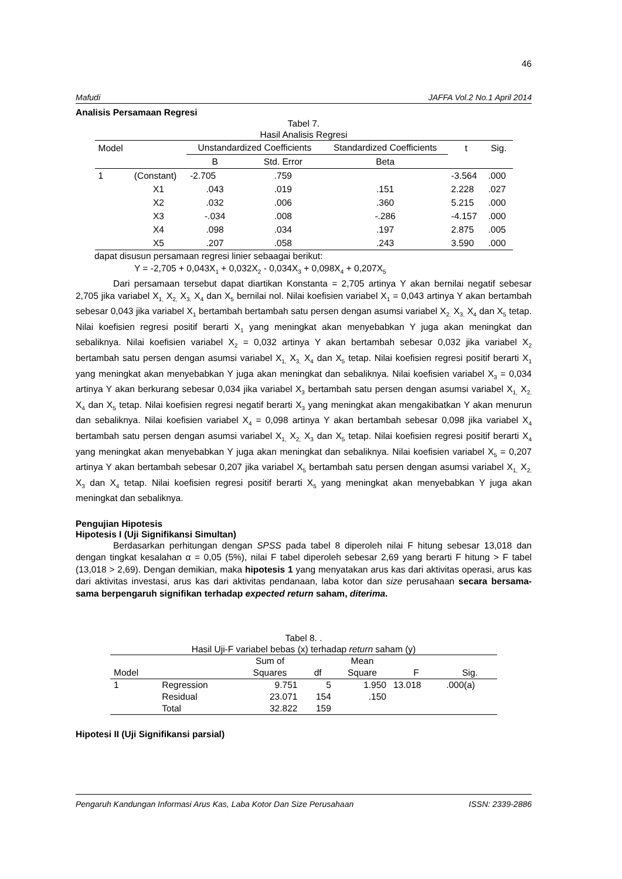46
Mafudi JAFFA Vol.2 No.1 April 2014
Analisis Persamaan Regresi
Tabel 7.
Hasil Analisis Regresi
| Model | | Unstandardized Coefficients | | Standardized Coefficients | t | Sig. |
| --- | --- | --- | --- | --- | --- | --- |
| | | B | Std. Error | Beta | | |
| 1 | (Constant) | -2.705 | .759 | | -3.564 | .000 |
| | X1 | .043 | .019 | .151 | 2.228 | .027 |
| | X2 | .032 | .006 | .360 | 5.215 | .000 |
| | X3 | -.034 | .008 | -.286 | -4.157 | .000 |
| | X4 | .098 | .034 | .197 | 2.875 | .005 |
| | X5 | .207 | .058 | .243 | 3.590 | .000 |
dapat disusun persamaan regresi linier sebaagai berikut:
Y = -2,705 + 0,043X<sub>1</sub> + 0,032X<sub>2</sub> - 0,034X<sub>3</sub> + 0,098X<sub>4</sub> + 0,207X<sub>5</sub>
Dari persamaan tersebut dapat diartikan Konstanta = 2,705 artinya Y akan bernilai negatif sebesar 2,705 jika variabel X<sub>1,</sub> X<sub>2,</sub> X<sub>3,</sub> X<sub>4</sub> dan X<sub>5</sub> bernilai nol. Nilai koefisien variabel X<sub>1</sub> = 0,043 artinya Y akan bertambah sebesar 0,043 jika variabel X<sub>1</sub> bertambah bertambah satu persen dengan asumsi variabel X<sub>2,</sub> X<sub>3,</sub> X<sub>4</sub> dan X<sub>5</sub> tetap. Nilai koefisien regresi positif berarti X<sub>1</sub> yang meningkat akan menyebabkan Y juga akan meningkat dan sebaliknya. Nilai koefisien variabel X<sub>2</sub> = 0,032 artinya Y akan bertambah sebesar 0,032 jika variabel X<sub>2</sub> bertambah satu persen dengan asumsi variabel X<sub>1,</sub> X<sub>3,</sub> X<sub>4</sub> dan X<sub>5</sub> tetap. Nilai koefisien regresi positif berarti X<sub>1</sub> yang meningkat akan menyebabkan Y juga akan meningkat dan sebaliknya. Nilai koefisien variabel X<sub>3</sub> = 0,034 artinya Y akan berkurang sebesar 0,034 jika variabel X<sub>3</sub> bertambah satu persen dengan asumsi variabel X<sub>1,</sub> X<sub>2,</sub> X<sub>4</sub> dan X<sub>5</sub> tetap. Nilai koefisien regresi negatif berarti X<sub>3</sub> yang meningkat akan mengakibatkan Y akan menurun dan sebaliknya. Nilai koefisien variabel X<sub>4</sub> = 0,098 artinya Y akan bertambah sebesar 0,098 jika variabel X<sub>4</sub> bertambah satu persen dengan asumsi variabel X<sub>1,</sub> X<sub>2,</sub> X<sub>3</sub> dan X<sub>5</sub> tetap. Nilai koefisien regresi positif berarti X<sub>4</sub> yang meningkat akan menyebabkan Y juga akan meningkat dan sebaliknya. Nilai koefisien variabel X<sub>5</sub> = 0,207 artinya Y akan bertambah sebesar 0,207 jika variabel X<sub>5</sub> bertambah satu persen dengan asumsi variabel X<sub>1,</sub> X<sub>2,</sub> X<sub>3</sub> dan X<sub>4</sub> tetap. Nilai koefisien regresi positif berarti X<sub>5</sub> yang meningkat akan menyebabkan Y juga akan meningkat dan sebaliknya.
Pengujian Hipotesis
Hipotesis I (Uji Signifikansi Simultan)
Berdasarkan perhitungan dengan SPSS pada tabel 8 diperoleh nilai F hitung sebesar 13,018 dan dengan tingkat kesalahan α = 0,05 (5%), nilai F tabel diperoleh sebesar 2,69 yang berarti F hitung > F tabel (13,018 > 2,69). Dengan demikian, maka hipotesis 1 yang menyatakan arus kas dari aktivitas operasi, arus kas dari aktivitas investasi, arus kas dari aktivitas pendanaan, laba kotor dan size perusahaan secara bersama-sama berpengaruh signifikan terhadap expected return saham, diterima.
Tabel 8. .
Hasil Uji-F variabel bebas (x) terhadap return saham (y)
| Model | | Sum of Squares | df | Mean Square | F | Sig. |
| --- | --- | --- | --- | --- | --- | --- |
| 1 | Regression | 9.751 | 5 | 1.950 | 13.018 | .000(a) |
| | Residual | 23.071 | 154 | .150 | | |
| | Total | 32.822 | 159 | | | |
Hipotesi II (Uji Signifikansi parsial)
Pengaruh Kandungan Informasi Arus Kas, Laba Kotor Dan Size Perusahaan ISSN: 2339-2886